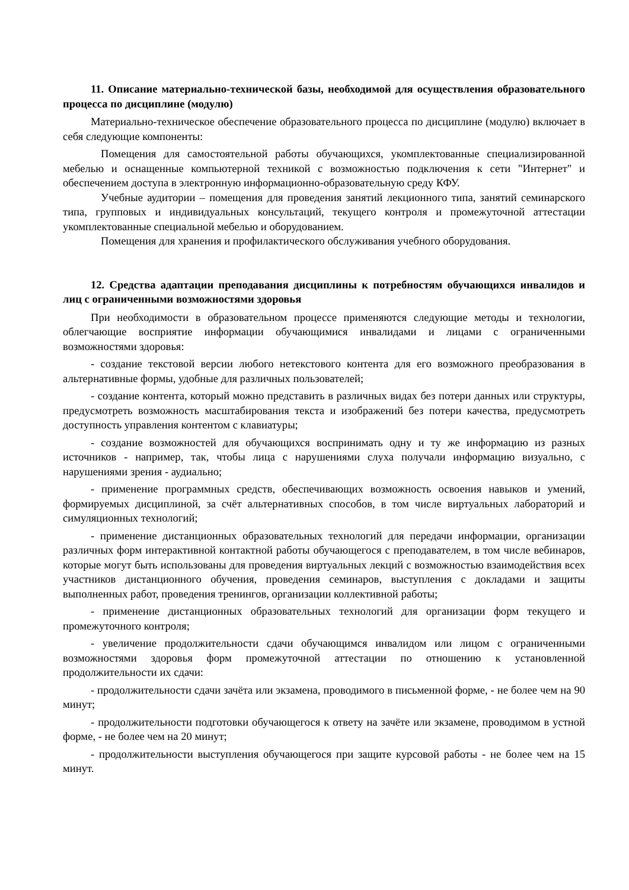11. Описание материально-технической базы, необходимой для осуществления образовательного процесса по дисциплине (модулю)
Материально-техническое обеспечение образовательного процесса по дисциплине (модулю) включает в себя следующие компоненты:
Помещения для самостоятельной работы обучающихся, укомплектованные специализированной мебелью и оснащенные компьютерной техникой с возможностью подключения к сети "Интернет" и обеспечением доступа в электронную информационно-образовательную среду КФУ.
Учебные аудитории – помещения для проведения занятий лекционного типа, занятий семинарского типа, групповых и индивидуальных консультаций, текущего контроля и промежуточной аттестации укомплектованные специальной мебелью и оборудованием.
Помещения для хранения и профилактического обслуживания учебного оборудования.
12. Средства адаптации преподавания дисциплины к потребностям обучающихся инвалидов и лиц с ограниченными возможностями здоровья
При необходимости в образовательном процессе применяются следующие методы и технологии, облегчающие восприятие информации обучающимися инвалидами и лицами с ограниченными возможностями здоровья:
- создание текстовой версии любого нетекстового контента для его возможного преобразования в альтернативные формы, удобные для различных пользователей;
- создание контента, который можно представить в различных видах без потери данных или структуры, предусмотреть возможность масштабирования текста и изображений без потери качества, предусмотреть доступность управления контентом с клавиатуры;
- создание возможностей для обучающихся воспринимать одну и ту же информацию из разных источников - например, так, чтобы лица с нарушениями слуха получали информацию визуально, с нарушениями зрения - аудиально;
- применение программных средств, обеспечивающих возможность освоения навыков и умений, формируемых дисциплиной, за счёт альтернативных способов, в том числе виртуальных лабораторий и симуляционных технологий;
- применение дистанционных образовательных технологий для передачи информации, организации различных форм интерактивной контактной работы обучающегося с преподавателем, в том числе вебинаров, которые могут быть использованы для проведения виртуальных лекций с возможностью взаимодействия всех участников дистанционного обучения, проведения семинаров, выступления с докладами и защиты выполненных работ, проведения тренингов, организации коллективной работы;
- применение дистанционных образовательных технологий для организации форм текущего и промежуточного контроля;
- увеличение продолжительности сдачи обучающимся инвалидом или лицом с ограниченными возможностями здоровья форм промежуточной аттестации по отношению к установленной продолжительности их сдачи:
- продолжительности сдачи зачёта или экзамена, проводимого в письменной форме, - не более чем на 90 минут;
- продолжительности подготовки обучающегося к ответу на зачёте или экзамене, проводимом в устной форме, - не более чем на 20 минут;
- продолжительности выступления обучающегося при защите курсовой работы - не более чем на 15 минут.